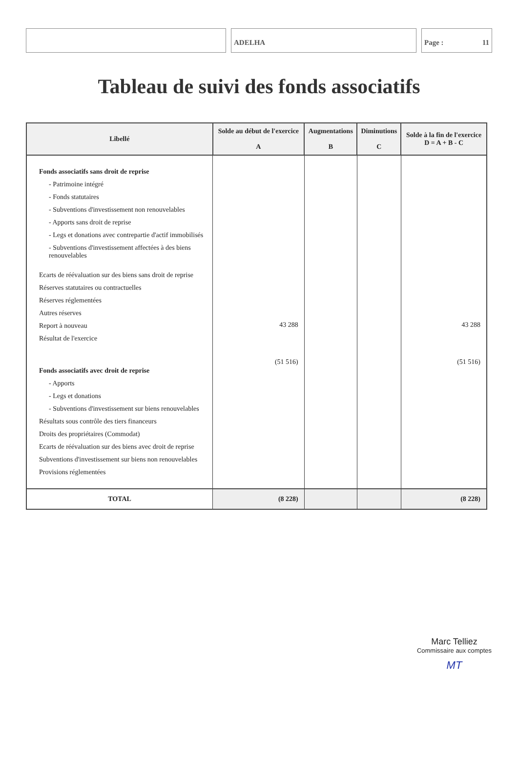ADELHA Page : 11
Tableau de suivi des fonds associatifs
| Libellé | Solde au début de l'exercice A | Augmentations B | Diminutions C | Solde à la fin de l'exercice D = A + B - C |
| --- | --- | --- | --- | --- |
| Fonds associatifs sans droit de reprise - Patrimoine intégré - Fonds statutaires - Subventions d'investissement non renouvelables - Apports sans droit de reprise - Legs et donations avec contrepartie d'actif immobilisés - Subventions d'investissement affectées à des biens renouvelables Ecarts de réévaluation sur des biens sans droit de reprise Réserves statutaires ou contractuelles Réserves réglementées Autres réserves Report à nouveau Résultat de l'exercice Fonds associatifs avec droit de reprise - Apports - Legs et donations - Subventions d'investissement sur biens renouvelables Résultats sous contrôle des tiers financeurs Droits des propriétaires (Commodat) Ecarts de réévaluation sur des biens avec droit de reprise Subventions d'investissement sur biens non renouvelables Provisions réglementées | 43 288 (51 516) | | | 43 288 (51 516) |
| TOTAL | (8 228) | | | (8 228) |
Marc Telliez
Commissaire aux comptes
MT